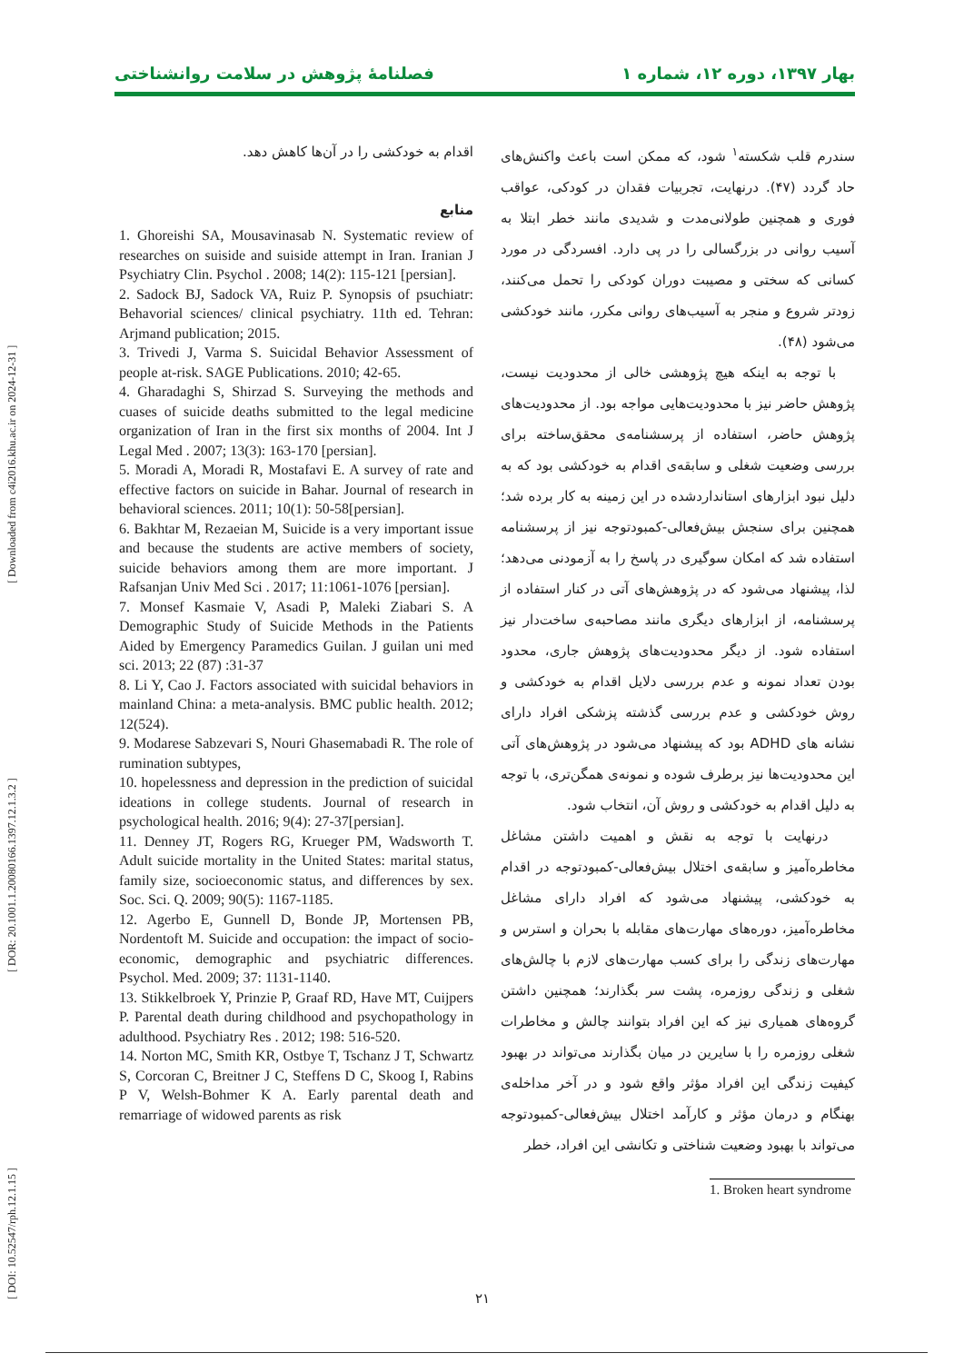[ DOI: 10.52547/rph.12.1.15 ] [ DOR: 20.1001.1.20080166.1397.12.1.3.2 ] [ Downloaded from c4i2016.khu.ac.ir on 2024-12-31 ]
بهار ۱۳۹۷، دوره ۱۲، شماره ۱ فصلنامۀ پژوهش در سلامت روانشناختی
سندرم قلب شکسته<sup>۱</sup> شود، که ممکن است باعث واکنش‌های حاد گردد (۴۷). درنهایت، تجربیات فقدان در کودکی، عواقب فوری و همچنین طولانی‌مدت و شدیدی مانند خطر ابتلا به آسیب روانی در بزرگسالی را در پی دارد. افسردگی در مورد کسانی که سختی و مصیبت دوران کودکی را تحمل می‌کنند، زودتر شروع و منجر به آسیب‌های روانی مکرر، مانند خودکشی می‌شود (۴۸).
با توجه به اینکه هیچ پژوهشی خالی از محدودیت نیست، پژوهش حاضر نیز با محدودیت‌هایی مواجه بود. از محدودیت‌های پژوهش حاضر، استفاده از پرسشنامه‌ی محقق‌ساخته برای بررسی وضعیت شغلی و سابقه‌ی اقدام به خودکشی بود که به دلیل نبود ابزارهای استانداردشده در این زمینه به کار برده شد؛ همچنین برای سنجش بیش‌فعالی-کمبودتوجه نیز از پرسشنامه استفاده شد که امکان سوگیری در پاسخ را به آزمودنی می‌دهد؛ لذا، پیشنهاد می‌شود که در پژوهش‌های آتی در کنار استفاده از پرسشنامه، از ابزارهای دیگری مانند مصاحبه‌ی ساخت‌دار نیز استفاده شود. از دیگر محدودیت‌های پژوهش جاری، محدود بودن تعداد نمونه و عدم بررسی دلایل اقدام به خودکشی و روش خودکشی و عدم بررسی گذشته پزشکی افراد دارای نشانه های ADHD بود که پیشنهاد می‌شود در پژوهش‌های آتی این محدودیت‌ها نیز برطرف شوده و نمونه‌ی همگن‌تری، با توجه به دلیل اقدام به خودکشی و روش آن، انتخاب شود.
درنهایت با توجه به نقش و اهمیت داشتن مشاغل مخاطره‌آمیز و سابقه‌ی اختلال بیش‌فعالی-کمبودتوجه در اقدام به خودکشی، پیشنهاد می‌شود که افراد دارای مشاغل مخاطره‌آمیز، دوره‌های مهارت‌های مقابله با بحران و استرس و مهارت‌های زندگی را برای کسب مهارت‌های لازم با چالش‌های شغلی و زندگی روزمره، پشت سر بگذارند؛ همچنین داشتن گروه‌های همیاری نیز که این افراد بتوانند چالش و مخاطرات شغلی روزمره را با سایرین در میان بگذارند می‌تواند در بهبود کیفیت زندگی این افراد مؤثر واقع شود و در آخر مداخله‌ی بهنگام و درمان مؤثر و کارآمد اختلال بیش‌فعالی-کمبودتوجه می‌تواند با بهبود وضعیت شناختی و تکانشی این افراد، خطر
1. Broken heart syndrome
اقدام به خودکشی را در آن‌ها کاهش دهد.
منابع
1. Ghoreishi SA, Mousavinasab N. Systematic review of researches on suiside and suiside attempt in Iran. Iranian J Psychiatry Clin. Psychol . 2008; 14(2): 115-121 [persian].
2. Sadock BJ, Sadock VA, Ruiz P. Synopsis of psuchiatr: Behavorial sciences/ clinical psychiatry. 11th ed. Tehran: Arjmand publication; 2015.
3. Trivedi J, Varma S. Suicidal Behavior Assessment of people at-risk. SAGE Publications. 2010; 42-65.
4. Gharadaghi S, Shirzad S. Surveying the methods and cuases of suicide deaths submitted to the legal medicine organization of Iran in the first six months of 2004. Int J Legal Med . 2007; 13(3): 163-170 [persian].
5. Moradi A, Moradi R, Mostafavi E. A survey of rate and effective factors on suicide in Bahar. Journal of research in behavioral sciences. 2011; 10(1): 50-58[persian].
6. Bakhtar M, Rezaeian M, Suicide is a very important issue and because the students are active members of society, suicide behaviors among them are more important. J Rafsanjan Univ Med Sci . 2017; 11:1061-1076 [persian].
7. Monsef Kasmaie V, Asadi P, Maleki Ziabari S. A Demographic Study of Suicide Methods in the Patients Aided by Emergency Paramedics Guilan. J guilan uni med sci. 2013; 22 (87) :31-37
8. Li Y, Cao J. Factors associated with suicidal behaviors in mainland China: a meta-analysis. BMC public health. 2012; 12(524).
9. Modarese Sabzevari S, Nouri Ghasemabadi R. The role of rumination subtypes,
10. hopelessness and depression in the prediction of suicidal ideations in college students. Journal of research in psychological health. 2016; 9(4): 27-37[persian].
11. Denney JT, Rogers RG, Krueger PM, Wadsworth T. Adult suicide mortality in the United States: marital status, family size, socioeconomic status, and differences by sex. Soc. Sci. Q. 2009; 90(5): 1167-1185.
12. Agerbo E, Gunnell D, Bonde JP, Mortensen PB, Nordentoft M. Suicide and occupation: the impact of socio-economic, demographic and psychiatric differences. Psychol. Med. 2009; 37: 1131-1140.
13. Stikkelbroek Y, Prinzie P, Graaf RD, Have MT, Cuijpers P. Parental death during childhood and psychopathology in adulthood. Psychiatry Res . 2012; 198: 516-520.
14. Norton MC, Smith KR, Ostbye T, Tschanz J T, Schwartz S, Corcoran C, Breitner J C, Steffens D C, Skoog I, Rabins P V, Welsh-Bohmer K A. Early parental death and remarriage of widowed parents as risk
۲۱